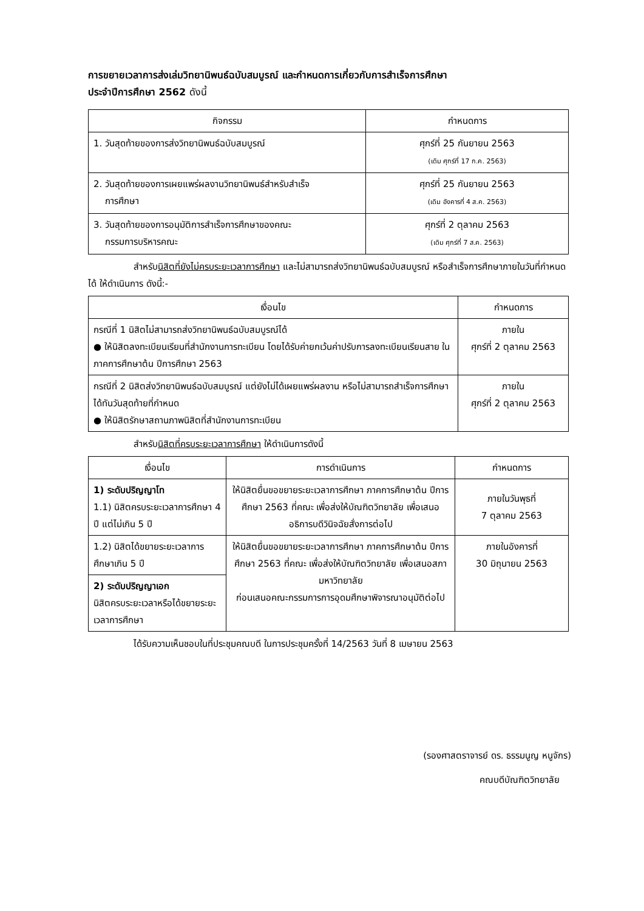การขยายเวลาการส่งเล่มวิทยานิพนธ์ฉบับสมบูรณ์ และกำหนดการเกี่ยวกับการสำเร็จการศึกษา
ประจำปีการศึกษา 2562 ดังนี้
| กิจกรรม | กำหนดการ |
| --- | --- |
| 1. วันสุดท้ายของการส่งวิทยานิพนธ์ฉบับสมบูรณ์ | ศุกร์ที่ 25 กันยายน 2563 (เดิม ศุกร์ที่ 17 ก.ค. 2563) |
| 2. วันสุดท้ายของการเผยแพร่ผลงานวิทยานิพนธ์สำหรับสำเร็จ การศึกษา | ศุกร์ที่ 25 กันยายน 2563 (เดิม อังคารที่ 4 ส.ค. 2563) |
| 3. วันสุดท้ายของการอนุมัติการสำเร็จการศึกษาของคณะ กรรมการบริหารคณะ | ศุกร์ที่ 2 ตุลาคม 2563 (เดิม ศุกร์ที่ 7 ส.ค. 2563) |
สำหรับนิสิตที่ยังไม่ครบระยะเวลาการศึกษา และไม่สามารถส่งวิทยานิพนธ์ฉบับสมบูรณ์ หรือสำเร็จการศึกษาภายในวันที่กำหนดได้ ให้ดำเนินการ ดังนี้:-
| เงื่อนไข | กำหนดการ |
| --- | --- |
| กรณีที่ 1 นิสิตไม่สามารถส่งวิทยานิพนธ์ฉบับสมบูรณ์ได้ ● ให้นิสิตลงทะเบียนเรียนที่สำนักงานการทะเบียน โดยได้รับค่ายกเว้นค่าปรับการลงทะเบียนเรียนสาย ในภาคการศึกษาต้น ปีการศึกษา 2563 | ภายใน ศุกร์ที่ 2 ตุลาคม 2563 |
| กรณีที่ 2 นิสิตส่งวิทยานิพนธ์ฉบับสมบูรณ์ แต่ยังไม่ได้เผยแพร่ผลงาน หรือไม่สามารถสำเร็จการศึกษาได้ทันวันสุดท้ายที่กำหนด ● ให้นิสิตรักษาสถานภาพนิสิตที่สำนักงานการทะเบียน | ภายใน ศุกร์ที่ 2 ตุลาคม 2563 |
สำหรับนิสิตที่ครบระยะเวลาการศึกษา ให้ดำเนินการดังนี้
| เงื่อนไข | การดำเนินการ | กำหนดการ |
| --- | --- | --- |
| 1) ระดับปริญญาโท 1.1) นิสิตครบระยะเวลาการศึกษา 4 ปี แต่ไม่เกิน 5 ปี | ให้นิสิตยื่นขอขยายระยะเวลาการศึกษา ภาคการศึกษาต้น ปีการศึกษา 2563 ที่คณะ เพื่อส่งให้บัณฑิตวิทยาลัย เพื่อเสนออธิการบดีวินิจฉัยสั่งการต่อไป | ภายในวันพุธที่ 7 ตุลาคม 2563 |
| 1.2) นิสิตได้ขยายระยะเวลาการศึกษาเกิน 5 ปี | ให้นิสิตยื่นขอขยายระยะเวลาการศึกษา ภาคการศึกษาต้น ปีการศึกษา 2563 ที่คณะ เพื่อส่งให้บัณฑิตวิทยาลัย เพื่อเสนอสภามหาวิทยาลัย ก่อนเสนอคณะกรรมการการอุดมศึกษาพิจารณาอนุมัติต่อไป | ภายในอังคารที่ 30 มิถุนายน 2563 |
| 2) ระดับปริญญาเอก นิสิตครบระยะเวลาหรือได้ขยายระยะเวลาการศึกษา | | |
ได้รับความเห็นชอบในที่ประชุมคณบดี ในการประชุมครั้งที่ 14/2563 วันที่ 8 เมษายน 2563
(รองศาสตราจารย์ ดร. ธรรมนูญ หนูจักร)
คณบดีบัณฑิตวิทยาลัย